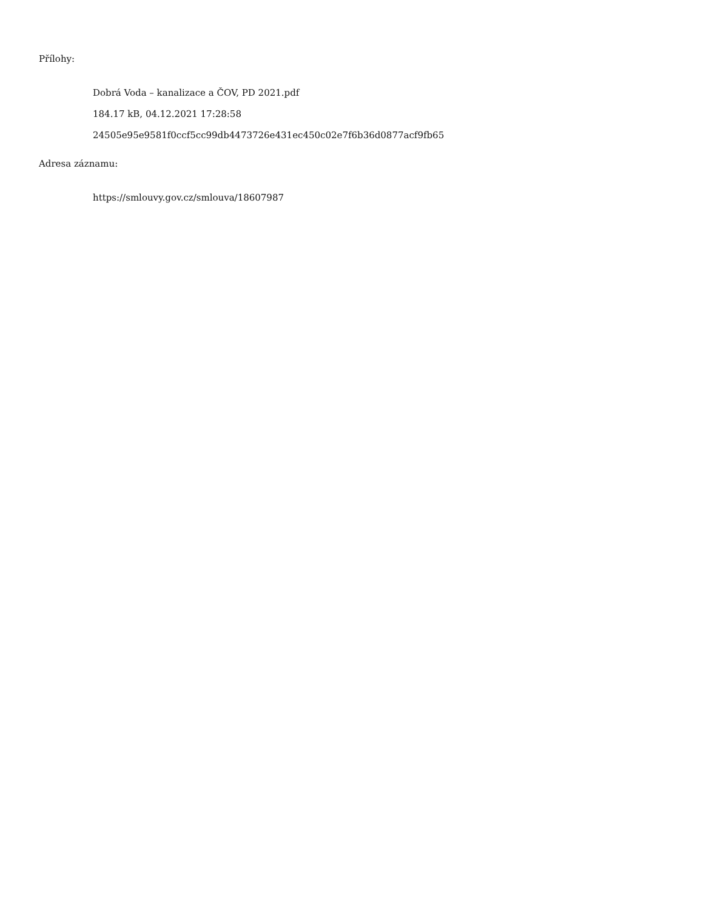Přílohy:
Dobrá Voda – kanalizace a ČOV, PD 2021.pdf
184.17 kB, 04.12.2021 17:28:58
24505e95e9581f0ccf5cc99db4473726e431ec450c02e7f6b36d0877acf9fb65
Adresa záznamu:
https://smlouvy.gov.cz/smlouva/18607987